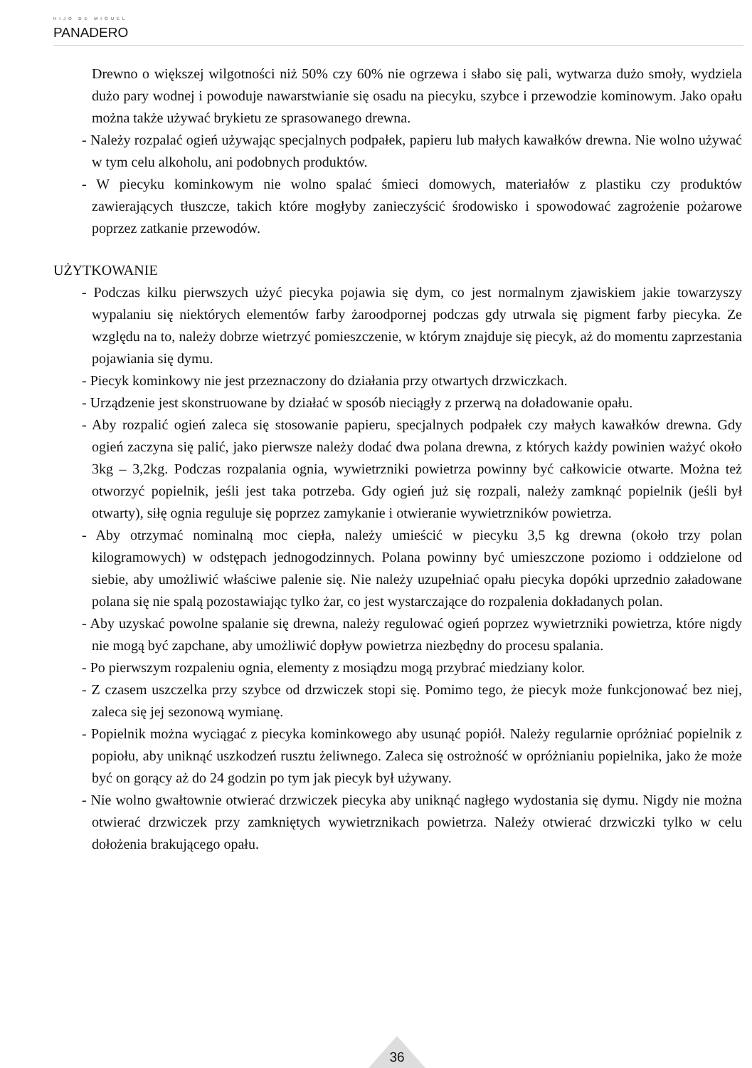HIJO DE MIGUEL
PANADERO
Drewno o większej wilgotności niż 50% czy 60% nie ogrzewa i słabo się pali, wytwarza dużo smoły, wydziela dużo pary wodnej i powoduje nawarstwianie się osadu na piecyku, szybce i przewodzie kominowym. Jako opału można także używać brykietu ze sprasowanego drewna.
- Należy rozpalać ogień używając specjalnych podpałek, papieru lub małych kawałków drewna. Nie wolno używać w tym celu alkoholu, ani podobnych produktów.
- W piecyku kominkowym nie wolno spalać śmieci domowych, materiałów z plastiku czy produktów zawierających tłuszcze, takich które mogłyby zanieczyścić środowisko i spowodować zagrożenie pożarowe poprzez zatkanie przewodów.
UŻYTKOWANIE
- Podczas kilku pierwszych użyć piecyka pojawia się dym, co jest normalnym zjawiskiem jakie towarzyszy wypalaniu się niektórych elementów farby żaroodpornej podczas gdy utrwala się pigment farby piecyka. Ze względu na to, należy dobrze wietrzyć pomieszczenie, w którym znajduje się piecyk, aż do momentu zaprzestania pojawiania się dymu.
- Piecyk kominkowy nie jest przeznaczony do działania przy otwartych drzwiczkach.
- Urządzenie jest skonstruowane by działać w sposób nieciągły z przerwą na doładowanie opału.
- Aby rozpalić ogień zaleca się stosowanie papieru, specjalnych podpałek czy małych kawałków drewna. Gdy ogień zaczyna się palić, jako pierwsze należy dodać dwa polana drewna, z których każdy powinien ważyć około 3kg – 3,2kg. Podczas rozpalania ognia, wywietrzniki powietrza powinny być całkowicie otwarte. Można też otworzyć popielnik, jeśli jest taka potrzeba. Gdy ogień już się rozpali, należy zamknąć popielnik (jeśli był otwarty), siłę ognia reguluje się poprzez zamykanie i otwieranie wywietrzników powietrza.
- Aby otrzymać nominalną moc ciepła, należy umieścić w piecyku 3,5 kg drewna (około trzy polan kilogramowych) w odstępach jednogodzinnych. Polana powinny być umieszczone poziomo i oddzielone od siebie, aby umożliwić właściwe palenie się. Nie należy uzupełniać opału piecyka dopóki uprzednio załadowane polana się nie spalą pozostawiając tylko żar, co jest wystarczające do rozpalenia dokładanych polan.
- Aby uzyskać powolne spalanie się drewna, należy regulować ogień poprzez wywietrzniki powietrza, które nigdy nie mogą być zapchane, aby umożliwić dopływ powietrza niezbędny do procesu spalania.
- Po pierwszym rozpaleniu ognia, elementy z mosiądzu mogą przybrać miedziany kolor.
- Z czasem uszczelka przy szybce od drzwiczek stopi się. Pomimo tego, że piecyk może funkcjonować bez niej, zaleca się jej sezonową wymianę.
- Popielnik można wyciągać z piecyka kominkowego aby usunąć popiół. Należy regularnie opróżniać popielnik z popiołu, aby uniknąć uszkodzeń rusztu żeliwnego. Zaleca się ostrożność w opróżnianiu popielnika, jako że może być on gorący aż do 24 godzin po tym jak piecyk był używany.
- Nie wolno gwałtownie otwierać drzwiczek piecyka aby uniknąć nagłego wydostania się dymu. Nigdy nie można otwierać drzwiczek przy zamkniętych wywietrznikach powietrza. Należy otwierać drzwiczki tylko w celu dołożenia brakującego opału.
36